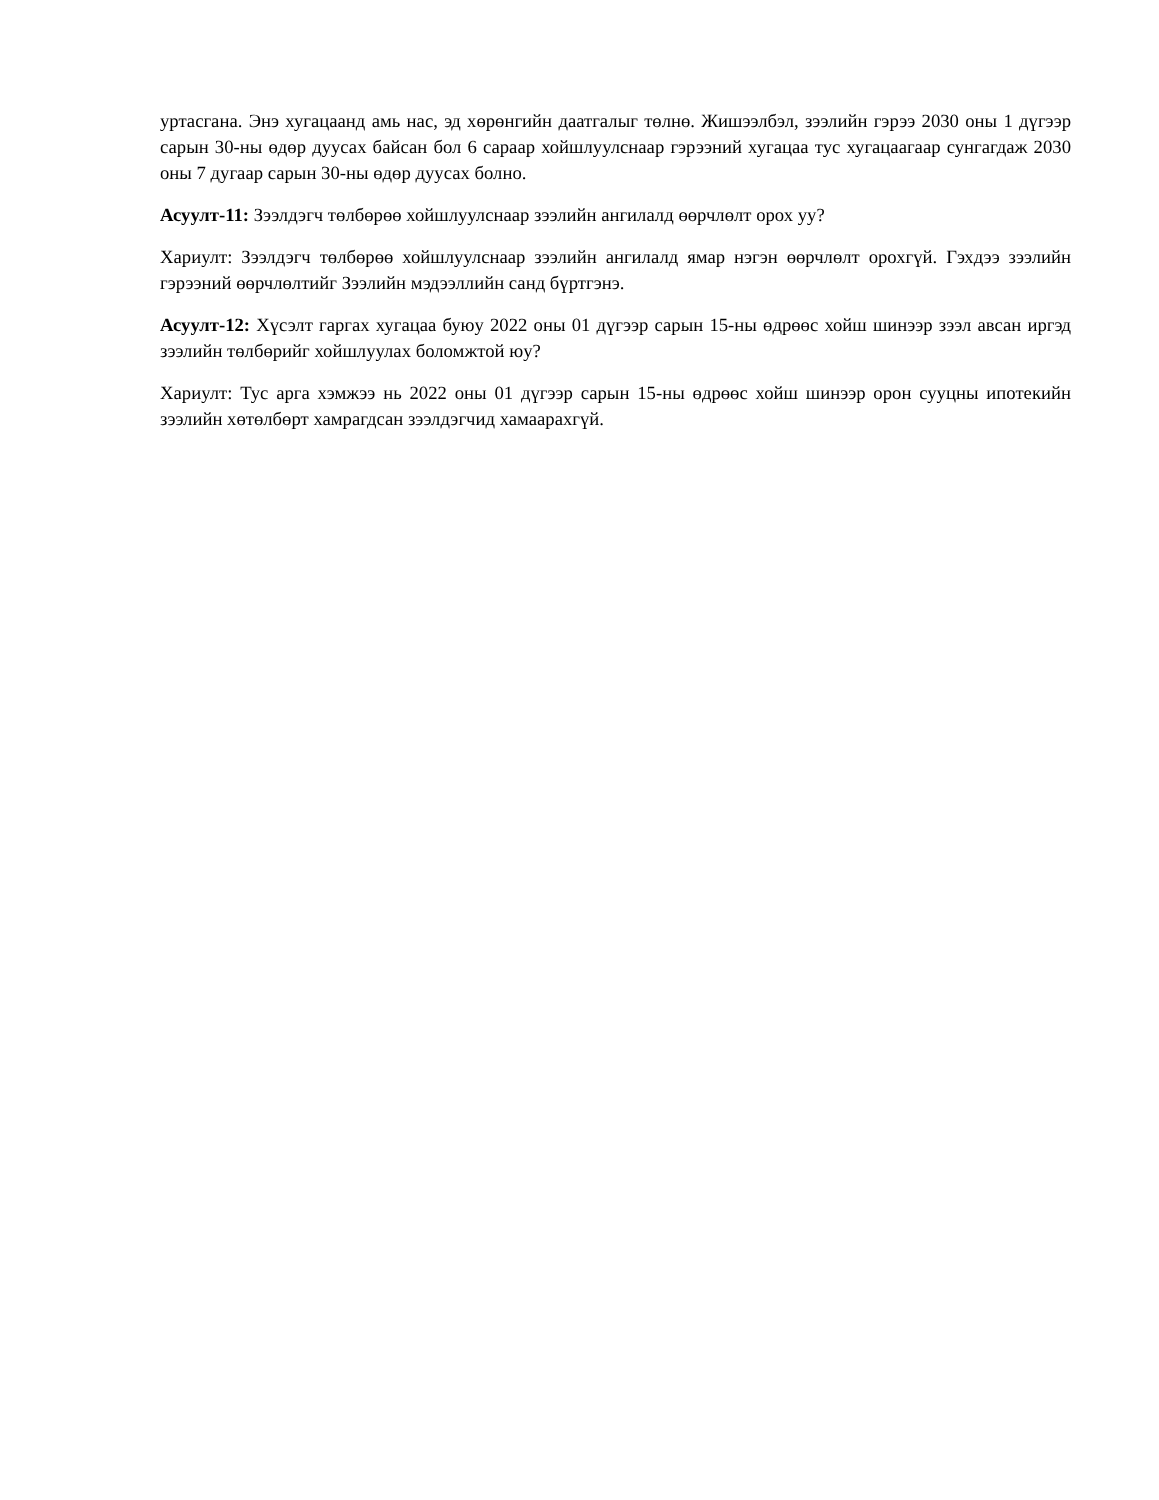уртасгана. Энэ хугацаанд амь нас, эд хөрөнгийн даатгалыг төлнө. Жишээлбэл, зээлийн гэрээ 2030 оны 1 дүгээр сарын 30-ны өдөр дуусах байсан бол 6 сараар хойшлуулснаар гэрээний хугацаа тус хугацаагаар сунгагдаж 2030 оны 7 дугаар сарын 30-ны өдөр дуусах болно.
Асуулт-11: Зээлдэгч төлбөрөө хойшлуулснаар зээлийн ангилалд өөрчлөлт орох уу?
Хариулт: Зээлдэгч төлбөрөө хойшлуулснаар зээлийн ангилалд ямар нэгэн өөрчлөлт орохгүй. Гэхдээ зээлийн гэрээний өөрчлөлтийг Зээлийн мэдээллийн санд бүртгэнэ.
Асуулт-12: Хүсэлт гаргах хугацаа буюу 2022 оны 01 дүгээр сарын 15-ны өдрөөс хойш шинээр зээл авсан иргэд зээлийн төлбөрийг хойшлуулах боломжтой юу?
Хариулт: Тус арга хэмжээ нь 2022 оны 01 дүгээр сарын 15-ны өдрөөс хойш шинээр орон сууцны ипотекийн зээлийн хөтөлбөрт хамрагдсан зээлдэгчид хамаарахгүй.